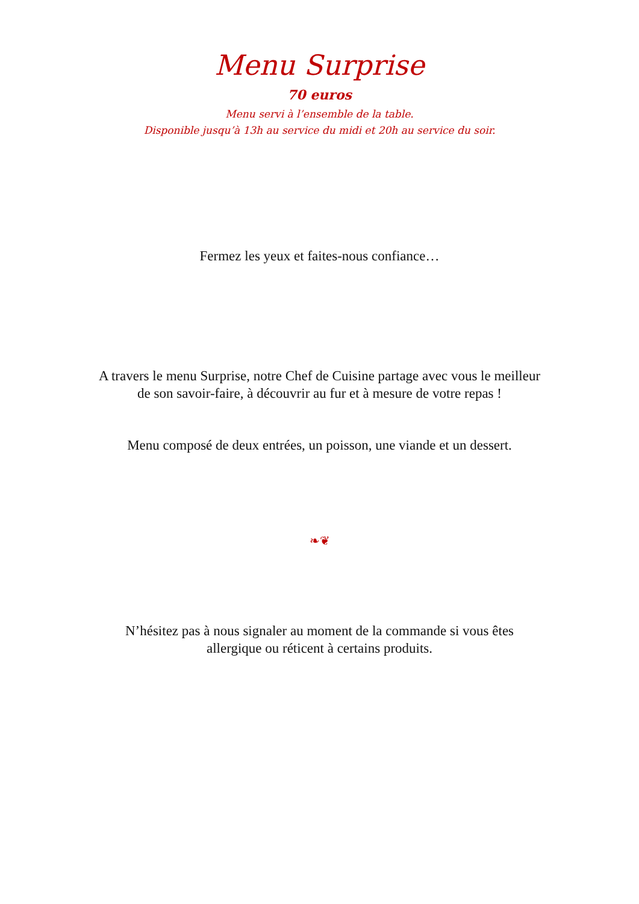Menu Surprise
70 euros
Menu servi à l’ensemble de la table.
Disponible jusqu’à 13h au service du midi et 20h au service du soir.
Fermez les yeux et faites-nous confiance…
A travers le menu Surprise, notre Chef de Cuisine partage avec vous le meilleur
de son savoir-faire, à découvrir au fur et à mesure de votre repas !
Menu composé de deux entrées, un poisson, une viande et un dessert.
❧❦
N’hésitez pas à nous signaler au moment de la commande si vous êtes
allergique ou réticent à certains produits.